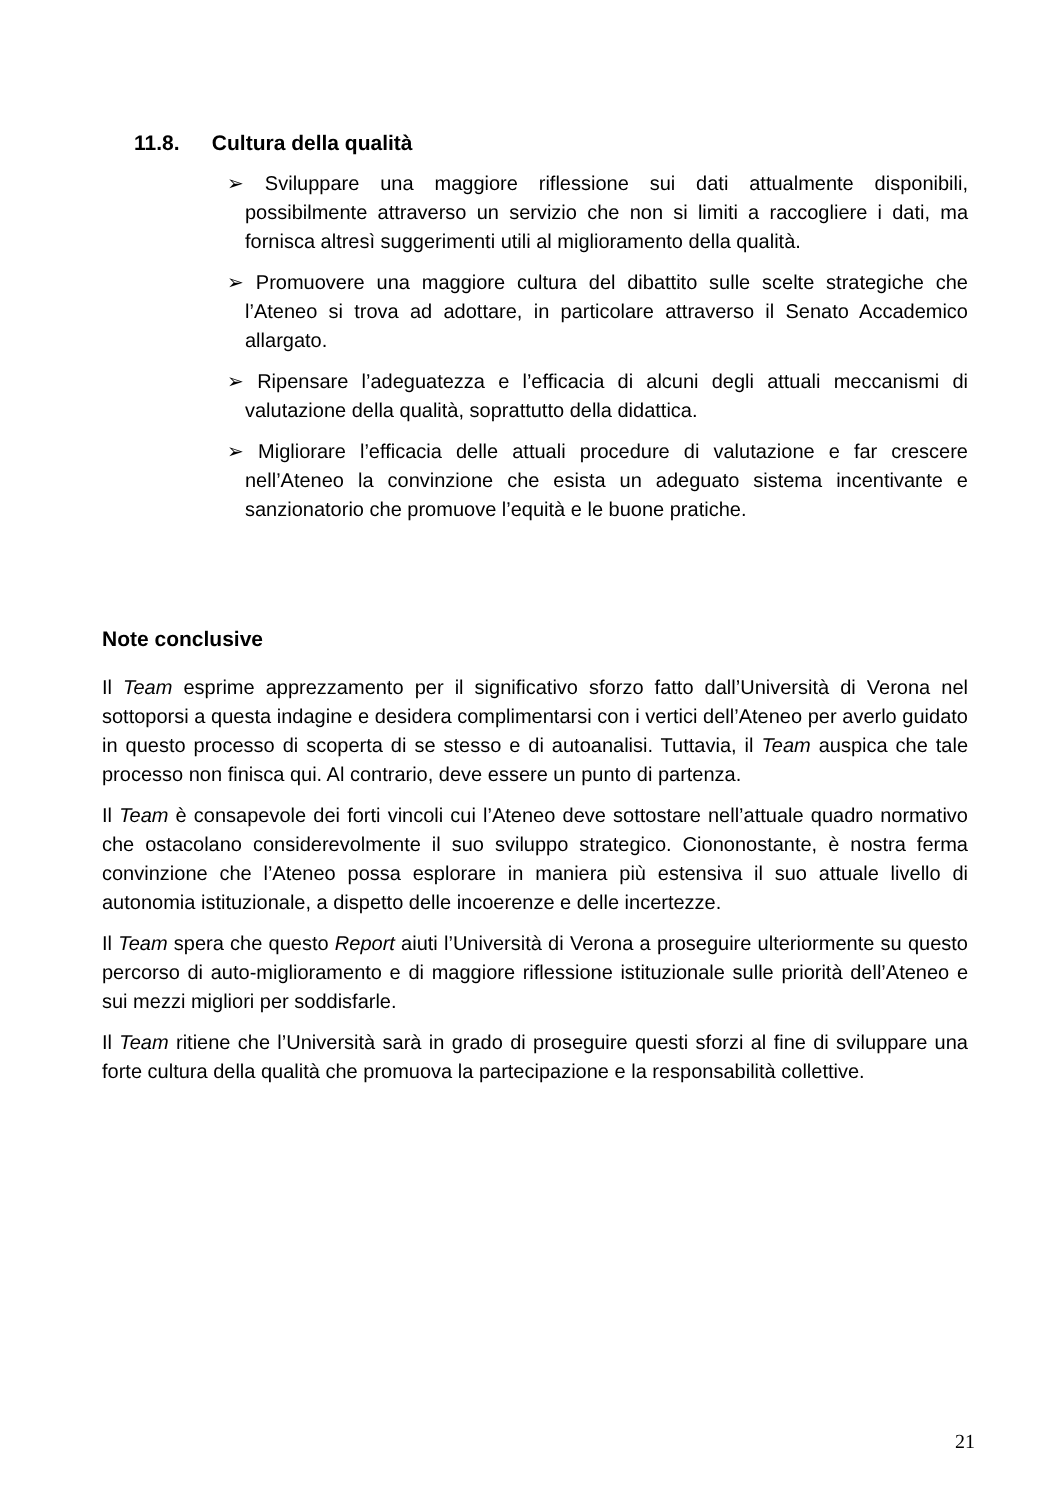11.8. Cultura della qualità
➢ Sviluppare una maggiore riflessione sui dati attualmente disponibili, possibilmente attraverso un servizio che non si limiti a raccogliere i dati, ma fornisca altresì suggerimenti utili al miglioramento della qualità.
➢ Promuovere una maggiore cultura del dibattito sulle scelte strategiche che l’Ateneo si trova ad adottare, in particolare attraverso il Senato Accademico allargato.
➢ Ripensare l’adeguatezza e l’efficacia di alcuni degli attuali meccanismi di valutazione della qualità, soprattutto della didattica.
➢ Migliorare l’efficacia delle attuali procedure di valutazione e far crescere nell’Ateneo la convinzione che esista un adeguato sistema incentivante e sanzionatorio che promuove l’equità e le buone pratiche.
Note conclusive
Il Team esprime apprezzamento per il significativo sforzo fatto dall’Università di Verona nel sottoporsi a questa indagine e desidera complimentarsi con i vertici dell’Ateneo per averlo guidato in questo processo di scoperta di se stesso e di autoanalisi. Tuttavia, il Team auspica che tale processo non finisca qui. Al contrario, deve essere un punto di partenza.
Il Team è consapevole dei forti vincoli cui l’Ateneo deve sottostare nell’attuale quadro normativo che ostacolano considerevolmente il suo sviluppo strategico. Ciononostante, è nostra ferma convinzione che l’Ateneo possa esplorare in maniera più estensiva il suo attuale livello di autonomia istituzionale, a dispetto delle incoerenze e delle incertezze.
Il Team spera che questo Report aiuti l’Università di Verona a proseguire ulteriormente su questo percorso di auto-miglioramento e di maggiore riflessione istituzionale sulle priorità dell’Ateneo e sui mezzi migliori per soddisfarle.
Il Team ritiene che l’Università sarà in grado di proseguire questi sforzi al fine di sviluppare una forte cultura della qualità che promuova la partecipazione e la responsabilità collettive.
21